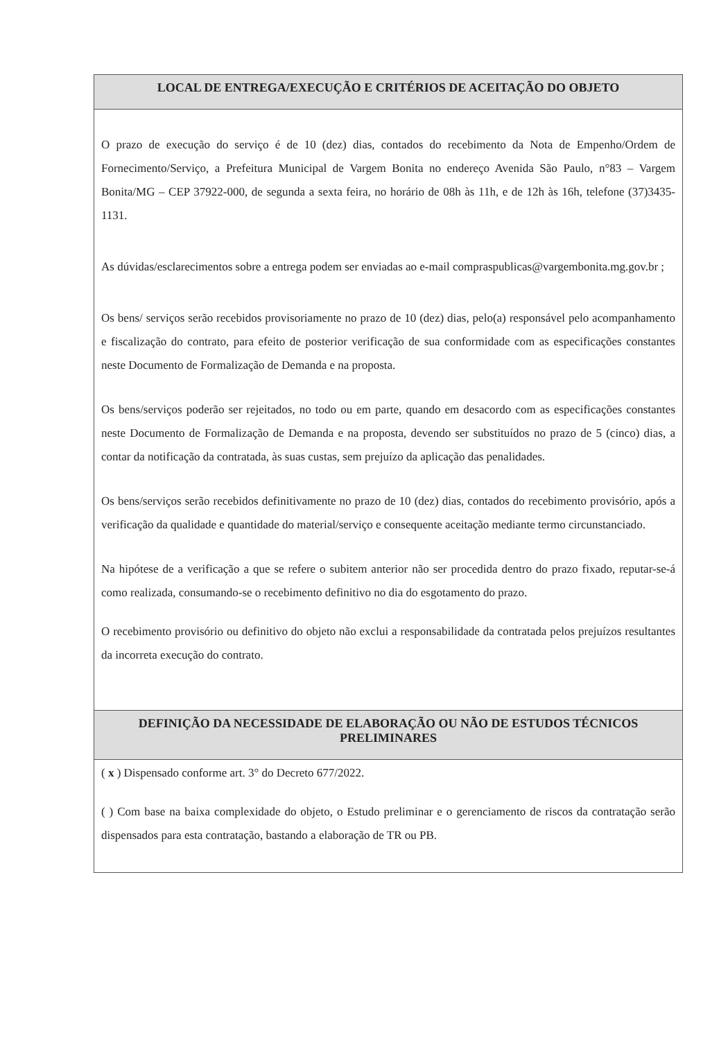| LOCAL DE ENTREGA/EXECUÇÃO E CRITÉRIOS DE ACEITAÇÃO DO OBJETO |
| --- |
| O prazo de execução do serviço é de 10 (dez) dias, contados do recebimento da Nota de Empenho/Ordem de Fornecimento/Serviço, a Prefeitura Municipal de Vargem Bonita no endereço Avenida São Paulo, n°83 – Vargem Bonita/MG – CEP 37922-000, de segunda a sexta feira, no horário de 08h às 11h, e de 12h às 16h, telefone (37)3435-1131. As dúvidas/esclarecimentos sobre a entrega podem ser enviadas ao e-mail compraspublicas@vargembonita.mg.gov.br ; Os bens/ serviços serão recebidos provisoriamente no prazo de 10 (dez) dias, pelo(a) responsável pelo acompanhamento e fiscalização do contrato, para efeito de posterior verificação de sua conformidade com as especificações constantes neste Documento de Formalização de Demanda e na proposta. Os bens/serviços poderão ser rejeitados, no todo ou em parte, quando em desacordo com as especificações constantes neste Documento de Formalização de Demanda e na proposta, devendo ser substituídos no prazo de 5 (cinco) dias, a contar da notificação da contratada, às suas custas, sem prejuízo da aplicação das penalidades. Os bens/serviços serão recebidos definitivamente no prazo de 10 (dez) dias, contados do recebimento provisório, após a verificação da qualidade e quantidade do material/serviço e consequente aceitação mediante termo circunstanciado. Na hipótese de a verificação a que se refere o subitem anterior não ser procedida dentro do prazo fixado, reputar-se-á como realizada, consumando-se o recebimento definitivo no dia do esgotamento do prazo. O recebimento provisório ou definitivo do objeto não exclui a responsabilidade da contratada pelos prejuízos resultantes da incorreta execução do contrato. |
| DEFINIÇÃO DA NECESSIDADE DE ELABORAÇÃO OU NÃO DE ESTUDOS TÉCNICOS PRELIMINARES |
| ( x ) Dispensado conforme art. 3° do Decreto 677/2022. ( ) Com base na baixa complexidade do objeto, o Estudo preliminar e o gerenciamento de riscos da contratação serão dispensados para esta contratação, bastando a elaboração de TR ou PB. |